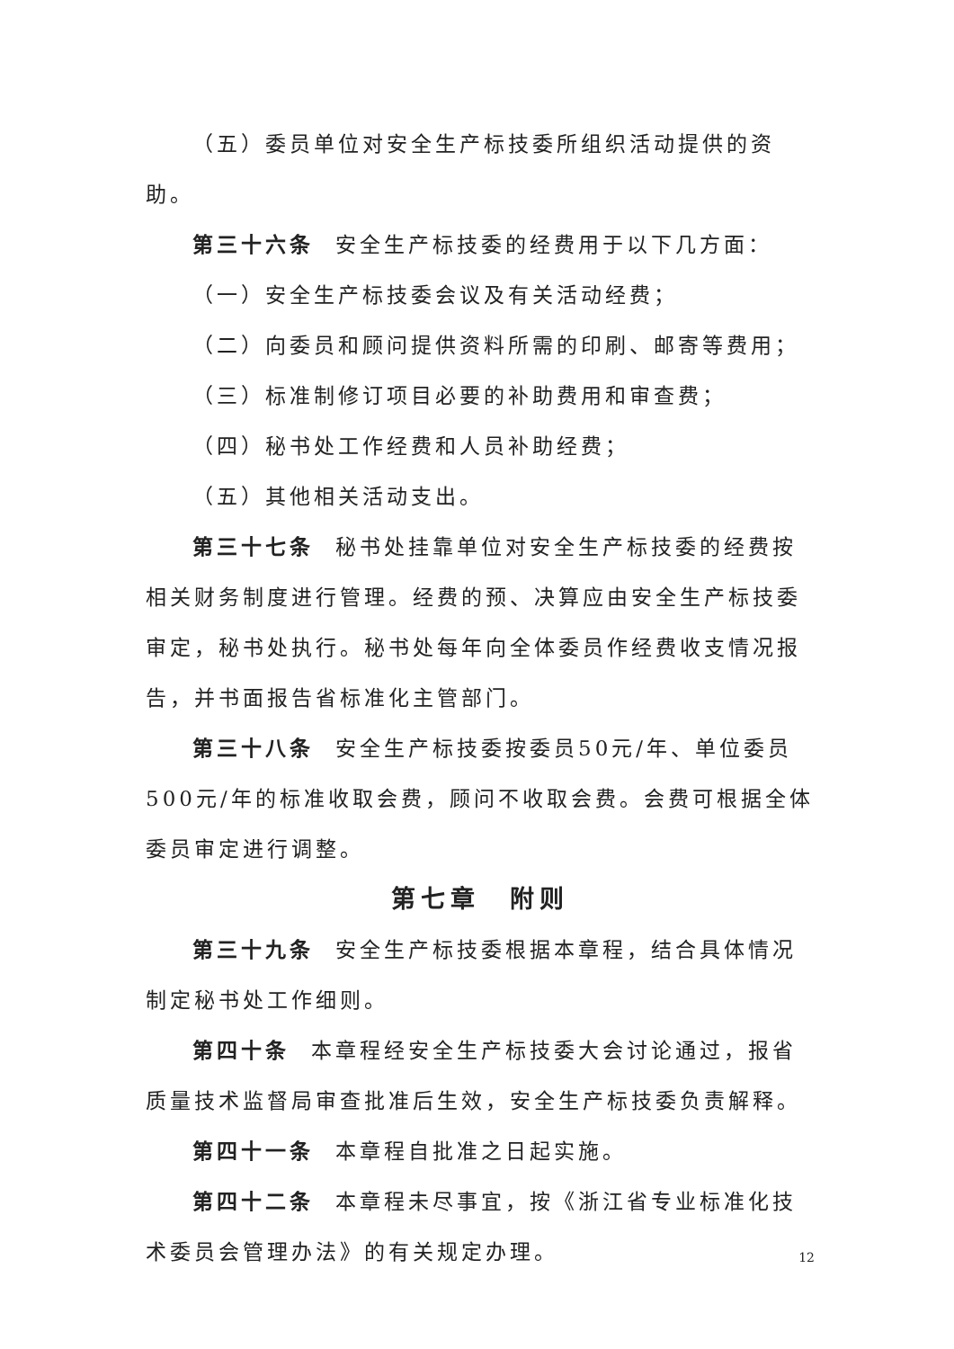（五）委员单位对安全生产标技委所组织活动提供的资助。
第三十六条 安全生产标技委的经费用于以下几方面：
（一）安全生产标技委会议及有关活动经费；
（二）向委员和顾问提供资料所需的印刷、邮寄等费用；
（三）标准制修订项目必要的补助费用和审查费；
（四）秘书处工作经费和人员补助经费；
（五）其他相关活动支出。
第三十七条 秘书处挂靠单位对安全生产标技委的经费按相关财务制度进行管理。经费的预、决算应由安全生产标技委审定，秘书处执行。秘书处每年向全体委员作经费收支情况报告，并书面报告省标准化主管部门。
第三十八条 安全生产标技委按委员50元/年、单位委员500元/年的标准收取会费，顾问不收取会费。会费可根据全体委员审定进行调整。
第七章　附则
第三十九条 安全生产标技委根据本章程，结合具体情况制定秘书处工作细则。
第四十条 本章程经安全生产标技委大会讨论通过，报省质量技术监督局审查批准后生效，安全生产标技委负责解释。
第四十一条 本章程自批准之日起实施。
第四十二条 本章程未尽事宜，按《浙江省专业标准化技术委员会管理办法》的有关规定办理。
12